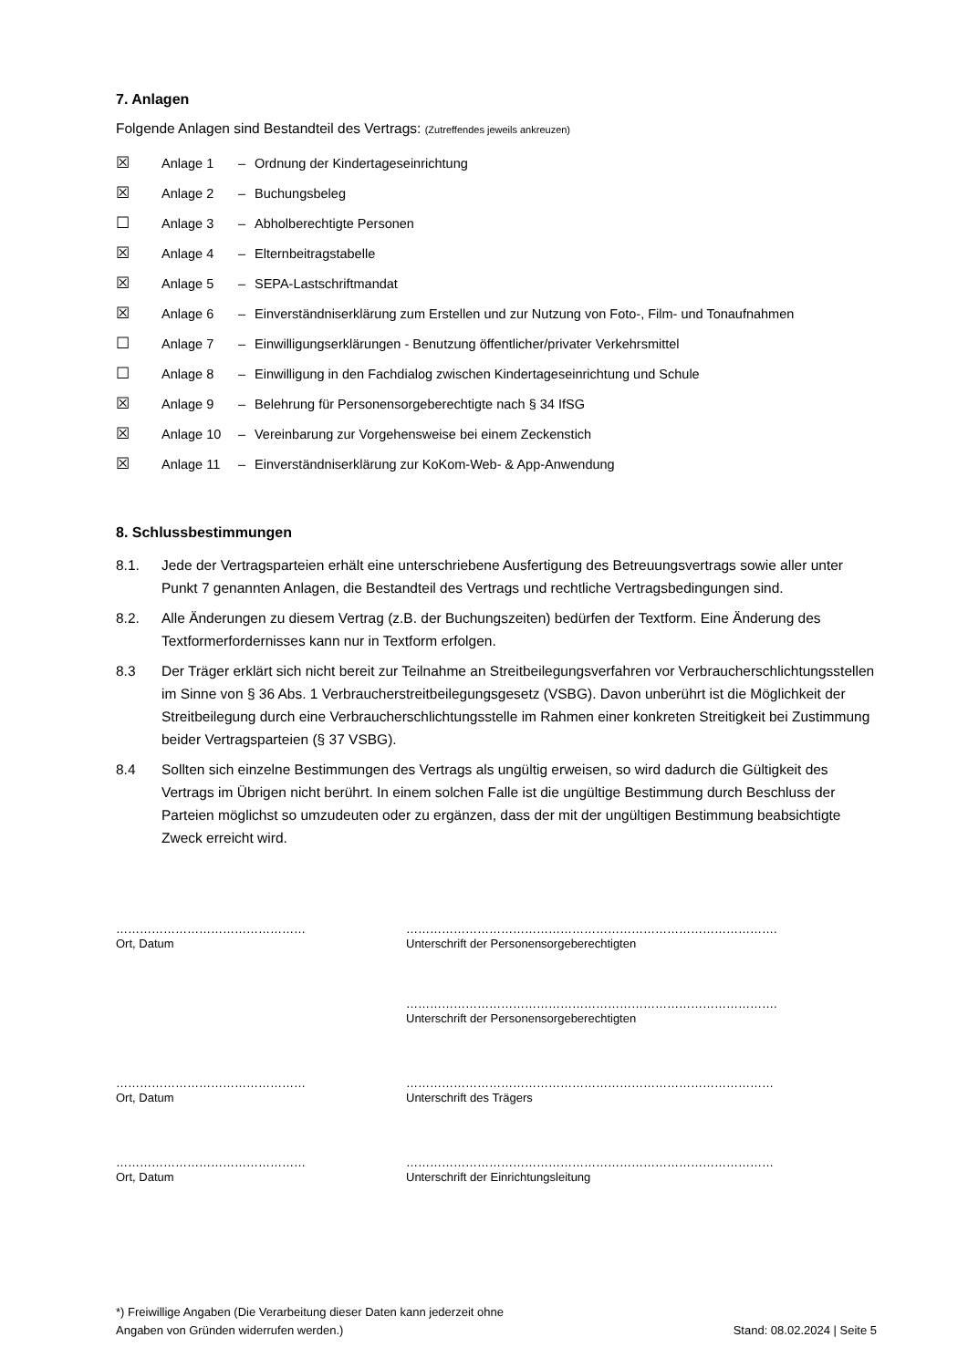7. Anlagen
Folgende Anlagen sind Bestandteil des Vertrags: (Zutreffendes jeweils ankreuzen)
☒ Anlage 1 – Ordnung der Kindertageseinrichtung
☒ Anlage 2 – Buchungsbeleg
☐ Anlage 3 – Abholberechtigte Personen
☒ Anlage 4 – Elternbeitragstabelle
☒ Anlage 5 – SEPA-Lastschriftmandat
☒ Anlage 6 – Einverständniserklärung zum Erstellen und zur Nutzung von Foto-, Film- und Tonaufnahmen
☐ Anlage 7 – Einwilligungserklärungen - Benutzung öffentlicher/privater Verkehrsmittel
☐ Anlage 8 – Einwilligung in den Fachdialog zwischen Kindertageseinrichtung und Schule
☒ Anlage 9 – Belehrung für Personensorgeberechtigte nach § 34 IfSG
☒ Anlage 10 – Vereinbarung zur Vorgehensweise bei einem Zeckenstich
☒ Anlage 11 – Einverständniserklärung zur KoKom-Web- & App-Anwendung
8. Schlussbestimmungen
8.1. Jede der Vertragsparteien erhält eine unterschriebene Ausfertigung des Betreuungsvertrags sowie aller unter Punkt 7 genannten Anlagen, die Bestandteil des Vertrags und rechtliche Vertragsbedingungen sind.
8.2. Alle Änderungen zu diesem Vertrag (z.B. der Buchungszeiten) bedürfen der Textform. Eine Änderung des Textformerfordernisses kann nur in Textform erfolgen.
8.3 Der Träger erklärt sich nicht bereit zur Teilnahme an Streitbeilegungsverfahren vor Verbraucherschlichtungsstellen im Sinne von § 36 Abs. 1 Verbraucherstreitbeilegungsgesetz (VSBG). Davon unberührt ist die Möglichkeit der Streitbeilegung durch eine Verbraucherschlichtungsstelle im Rahmen einer konkreten Streitigkeit bei Zustimmung beider Vertragsparteien (§ 37 VSBG).
8.4 Sollten sich einzelne Bestimmungen des Vertrags als ungültig erweisen, so wird dadurch die Gültigkeit des Vertrags im Übrigen nicht berührt. In einem solchen Falle ist die ungültige Bestimmung durch Beschluss der Parteien möglichst so umzudeuten oder zu ergänzen, dass der mit der ungültigen Bestimmung beabsichtigte Zweck erreicht wird.
…………………………………………
Ort, Datum
………………………………………………………………………………….
Unterschrift der Personensorgeberechtigten
………………………………………………………………………………….
Unterschrift der Personensorgeberechtigten
…………………………………………
Ort, Datum
…………………………………………………………………………………
Unterschrift des Trägers
…………………………………………
Ort, Datum
…………………………………………………………………………………
Unterschrift der Einrichtungsleitung
*) Freiwillige Angaben (Die Verarbeitung dieser Daten kann jederzeit ohne
Angaben von Gründen widerrufen werden.)
Stand: 08.02.2024 | Seite 5